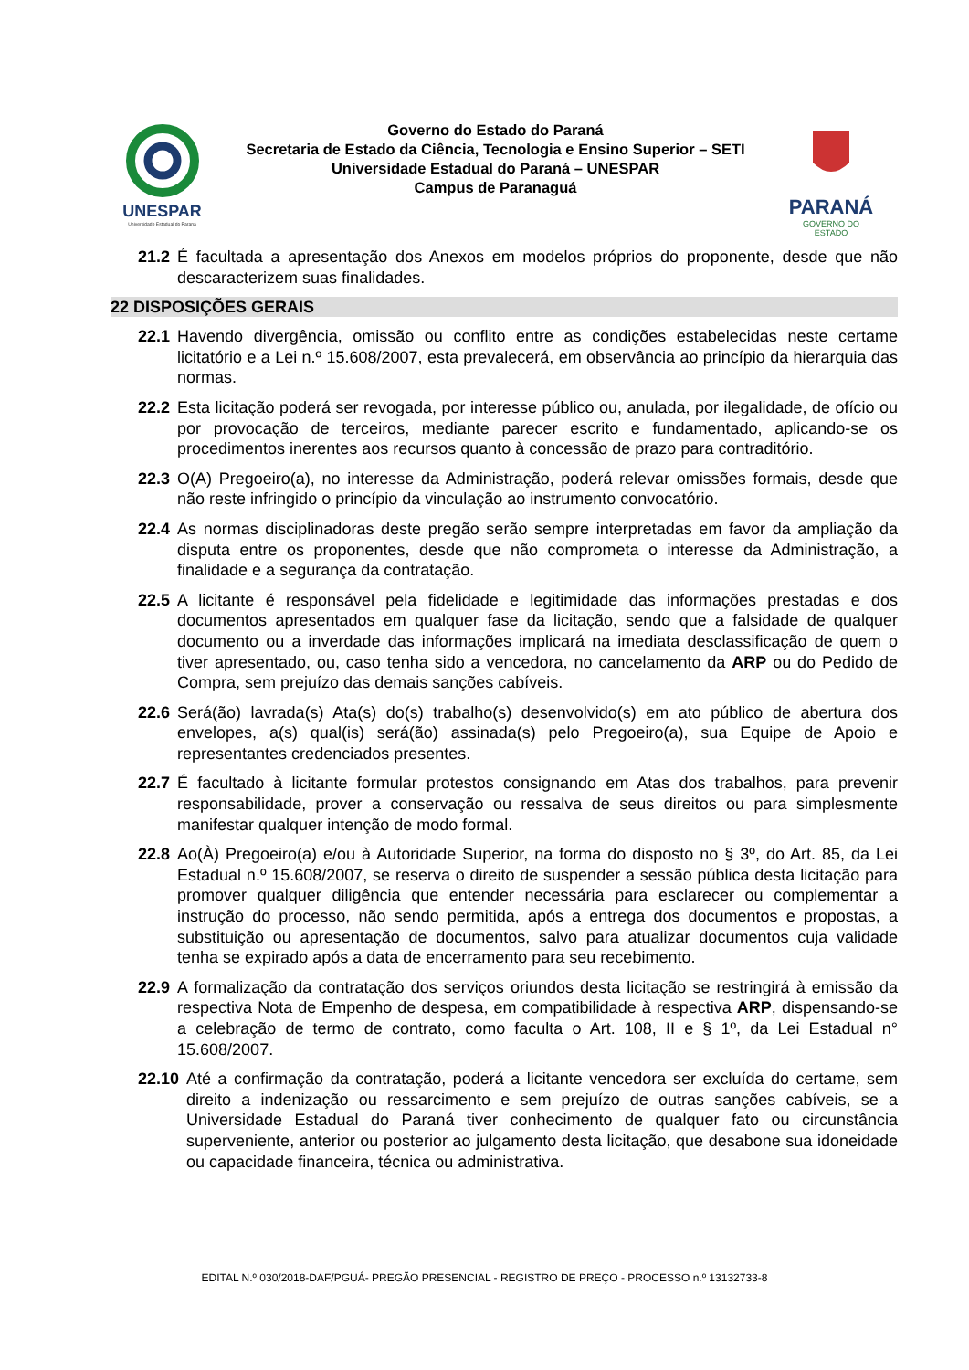UNESPAR
Universidade Estadual do Paraná
Governo do Estado do Paraná
Secretaria de Estado da Ciência, Tecnologia e Ensino Superior – SETI
Universidade Estadual do Paraná – UNESPAR
Campus de Paranaguá
PARANÁ
GOVERNO DO ESTADO
21.2 É facultada a apresentação dos Anexos em modelos próprios do proponente, desde que não descaracterizem suas finalidades.
22 DISPOSIÇÕES GERAIS
22.1 Havendo divergência, omissão ou conflito entre as condições estabelecidas neste certame licitatório e a Lei n.º 15.608/2007, esta prevalecerá, em observância ao princípio da hierarquia das normas.
22.2 Esta licitação poderá ser revogada, por interesse público ou, anulada, por ilegalidade, de ofício ou por provocação de terceiros, mediante parecer escrito e fundamentado, aplicando-se os procedimentos inerentes aos recursos quanto à concessão de prazo para contraditório.
22.3 O(A) Pregoeiro(a), no interesse da Administração, poderá relevar omissões formais, desde que não reste infringido o princípio da vinculação ao instrumento convocatório.
22.4 As normas disciplinadoras deste pregão serão sempre interpretadas em favor da ampliação da disputa entre os proponentes, desde que não comprometa o interesse da Administração, a finalidade e a segurança da contratação.
22.5 A licitante é responsável pela fidelidade e legitimidade das informações prestadas e dos documentos apresentados em qualquer fase da licitação, sendo que a falsidade de qualquer documento ou a inverdade das informações implicará na imediata desclassificação de quem o tiver apresentado, ou, caso tenha sido a vencedora, no cancelamento da ARP ou do Pedido de Compra, sem prejuízo das demais sanções cabíveis.
22.6 Será(ão) lavrada(s) Ata(s) do(s) trabalho(s) desenvolvido(s) em ato público de abertura dos envelopes, a(s) qual(is) será(ão) assinada(s) pelo Pregoeiro(a), sua Equipe de Apoio e representantes credenciados presentes.
22.7 É facultado à licitante formular protestos consignando em Atas dos trabalhos, para prevenir responsabilidade, prover a conservação ou ressalva de seus direitos ou para simplesmente manifestar qualquer intenção de modo formal.
22.8 Ao(À) Pregoeiro(a) e/ou à Autoridade Superior, na forma do disposto no § 3º, do Art. 85, da Lei Estadual n.º 15.608/2007, se reserva o direito de suspender a sessão pública desta licitação para promover qualquer diligência que entender necessária para esclarecer ou complementar a instrução do processo, não sendo permitida, após a entrega dos documentos e propostas, a substituição ou apresentação de documentos, salvo para atualizar documentos cuja validade tenha se expirado após a data de encerramento para seu recebimento.
22.9 A formalização da contratação dos serviços oriundos desta licitação se restringirá à emissão da respectiva Nota de Empenho de despesa, em compatibilidade à respectiva ARP, dispensando-se a celebração de termo de contrato, como faculta o Art. 108, II e § 1º, da Lei Estadual n° 15.608/2007.
22.10 Até a confirmação da contratação, poderá a licitante vencedora ser excluída do certame, sem direito a indenização ou ressarcimento e sem prejuízo de outras sanções cabíveis, se a Universidade Estadual do Paraná tiver conhecimento de qualquer fato ou circunstância superveniente, anterior ou posterior ao julgamento desta licitação, que desabone sua idoneidade ou capacidade financeira, técnica ou administrativa.
EDITAL N.º 030/2018-DAF/PGUÁ- PREGÃO PRESENCIAL - REGISTRO DE PREÇO - PROCESSO n.º 13132733-8